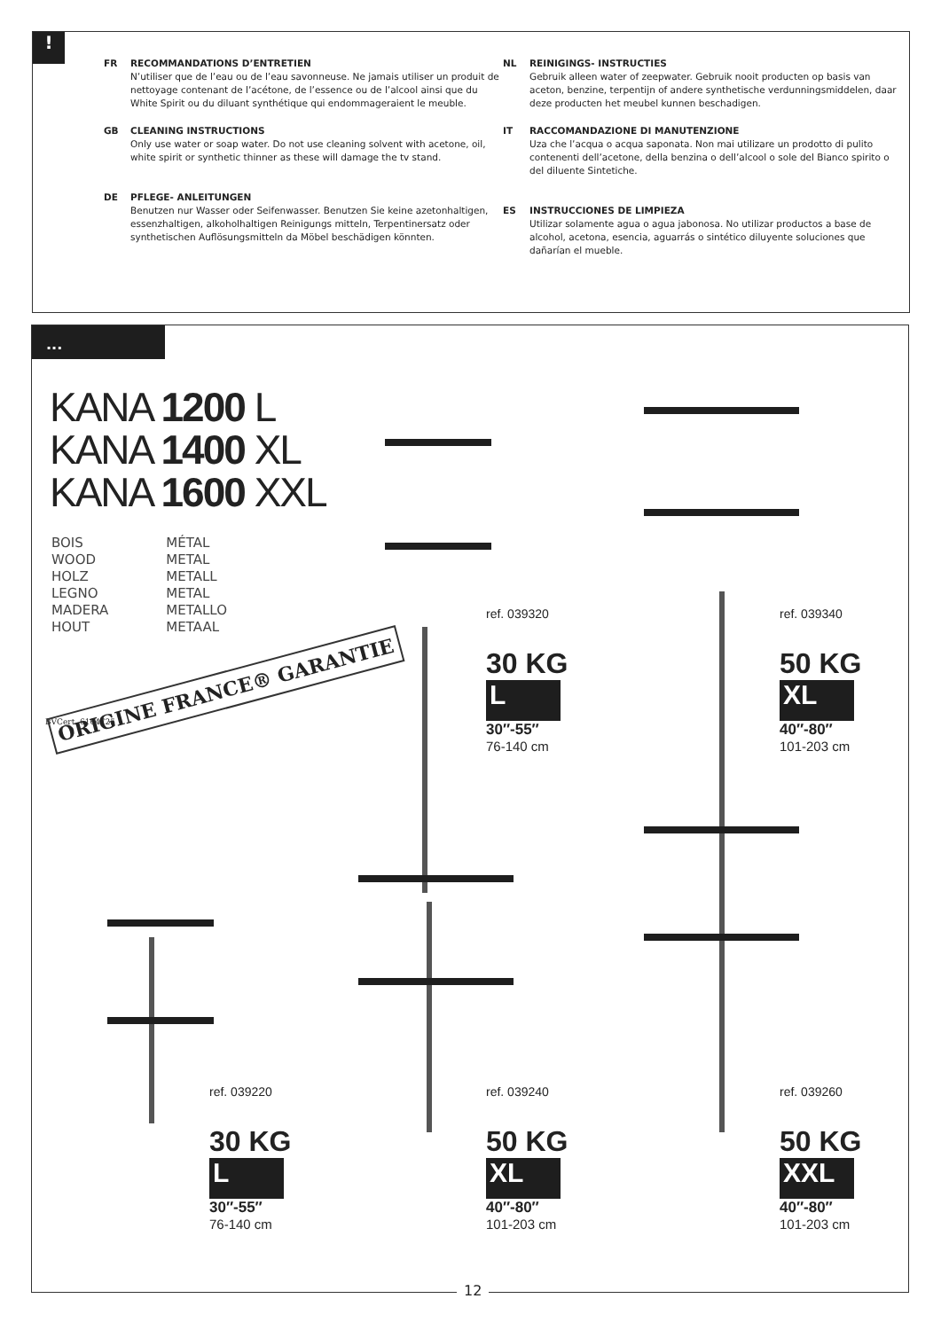!
FR RECOMMANDATIONS D’ENTRETIEN
N’utiliser que de l’eau ou de l’eau savonneuse. Ne jamais utiliser un produit de nettoyage contenant de l’acétone, de l’essence ou de l’alcool ainsi que du White Spirit ou du diluant synthétique qui endommageraient le meuble.
GB CLEANING INSTRUCTIONS
Only use water or soap water. Do not use cleaning solvent with acetone, oil, white spirit or synthetic thinner as these will damage the tv stand.
DE PFLEGE- ANLEITUNGEN
Benutzen nur Wasser oder Seifenwasser. Benutzen Sie keine azetonhaltigen, essenzhaltigen, alkoholhaltigen Reinigungs mitteln, Terpentinersatz oder synthetischen Auflösungsmitteln da Möbel beschädigen könnten.
NL REINIGINGS- INSTRUCTIES
Gebruik alleen water of zeepwater. Gebruik nooit producten op basis van aceton, benzine, terpentijn of andere synthetische verdunningsmiddelen, daar deze producten het meubel kunnen beschadigen.
IT RACCOMANDAZIONE DI MANUTENZIONE
Uza che l’acqua o acqua saponata. Non mai utilizare un prodotto di pulito contenenti dell’acetone, della benzina o dell’alcool o sole del Bianco spirito o del diluente Sintetiche.
ES INSTRUCCIONES DE LIMPIEZA
Utilizar solamente agua o agua jabonosa. No utilizar productos a base de alcohol, acetona, esencia, aguarrás o sintético diluyente soluciones que dañarían el mueble.
...
KANA 1200 L
KANA 1400 XL
KANA 1600 XXL
BOIS
WOOD
HOLZ
LEGNO
MADERA
HOUT
MÉTAL
METAL
METALL
METAL
METALLO
METAAL
ORIGINE FRANCE® GARANTIE
BVCert. 6164725
ref. 039320
30 KG
L
30″-55″
76-140 cm
ref. 039340
50 KG
XL
40″-80″
101-203 cm
ref. 039220
30 KG
L
30″-55″
76-140 cm
ref. 039240
50 KG
XL
40″-80″
101-203 cm
ref. 039260
50 KG
XXL
40″-80″
101-203 cm
12